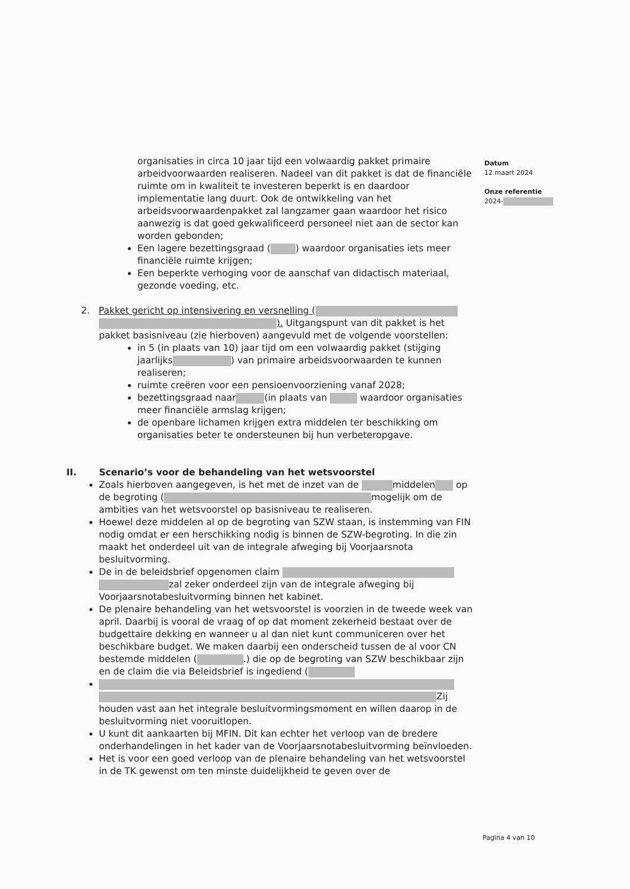Datum
12 maart 2024
Onze referentie
2024-
organisaties in circa 10 jaar tijd een volwaardig pakket primaire arbeidvoorwaarden realiseren. Nadeel van dit pakket is dat de financiële ruimte om in kwaliteit te investeren beperkt is en daardoor implementatie lang duurt. Ook de ontwikkeling van het arbeidsvoorwaardenpakket zal langzamer gaan waardoor het risico aanwezig is dat goed gekwalificeerd personeel niet aan de sector kan worden gebonden;
Een lagere bezettingsgraad ( ) waardoor organisaties iets meer financiële ruimte krijgen;
Een beperkte verhoging voor de aanschaf van didactisch materiaal, gezonde voeding, etc.
2. Pakket gericht op intensivering en versnelling ( ). Uitgangspunt van dit pakket is het pakket basisniveau (zie hierboven) aangevuld met de volgende voorstellen:
in 5 (in plaats van 10) jaar tijd om een volwaardig pakket (stijging jaarlijks ) van primaire arbeidsvoorwaarden te kunnen realiseren;
ruimte creëren voor een pensioenvoorziening vanaf 2028;
bezettingsgraad naar (in plaats van waardoor organisaties meer financiële armslag krijgen;
de openbare lichamen krijgen extra middelen ter beschikking om organisaties beter te ondersteunen bij hun verbeteropgave.
II. Scenario’s voor de behandeling van het wetsvoorstel
Zoals hierboven aangegeven, is het met de inzet van de middelen op de begroting ( mogelijk om de ambities van het wetsvoorstel op basisniveau te realiseren.
Hoewel deze middelen al op de begroting van SZW staan, is instemming van FIN nodig omdat er een herschikking nodig is binnen de SZW-begroting. In die zin maakt het onderdeel uit van de integrale afweging bij Voorjaarsnota besluitvorming.
De in de beleidsbrief opgenomen claim zal zeker onderdeel zijn van de integrale afweging bij Voorjaarsnotabesluitvorming binnen het kabinet.
De plenaire behandeling van het wetsvoorstel is voorzien in de tweede week van april. Daarbij is vooral de vraag of op dat moment zekerheid bestaat over de budgettaire dekking en wanneer u al dan niet kunt communiceren over het beschikbare budget. We maken daarbij een onderscheid tussen de al voor CN bestemde middelen ( .) die op de begroting van SZW beschikbaar zijn en de claim die via Beleidsbrief is ingediend (
Zij houden vast aan het integrale besluitvormingsmoment en willen daarop in de besluitvorming niet vooruitlopen.
U kunt dit aankaarten bij MFIN. Dit kan echter het verloop van de bredere onderhandelingen in het kader van de Voorjaarsnotabesluitvorming beïnvloeden.
Het is voor een goed verloop van de plenaire behandeling van het wetsvoorstel in de TK gewenst om ten minste duidelijkheid te geven over de
Pagina 4 van 10